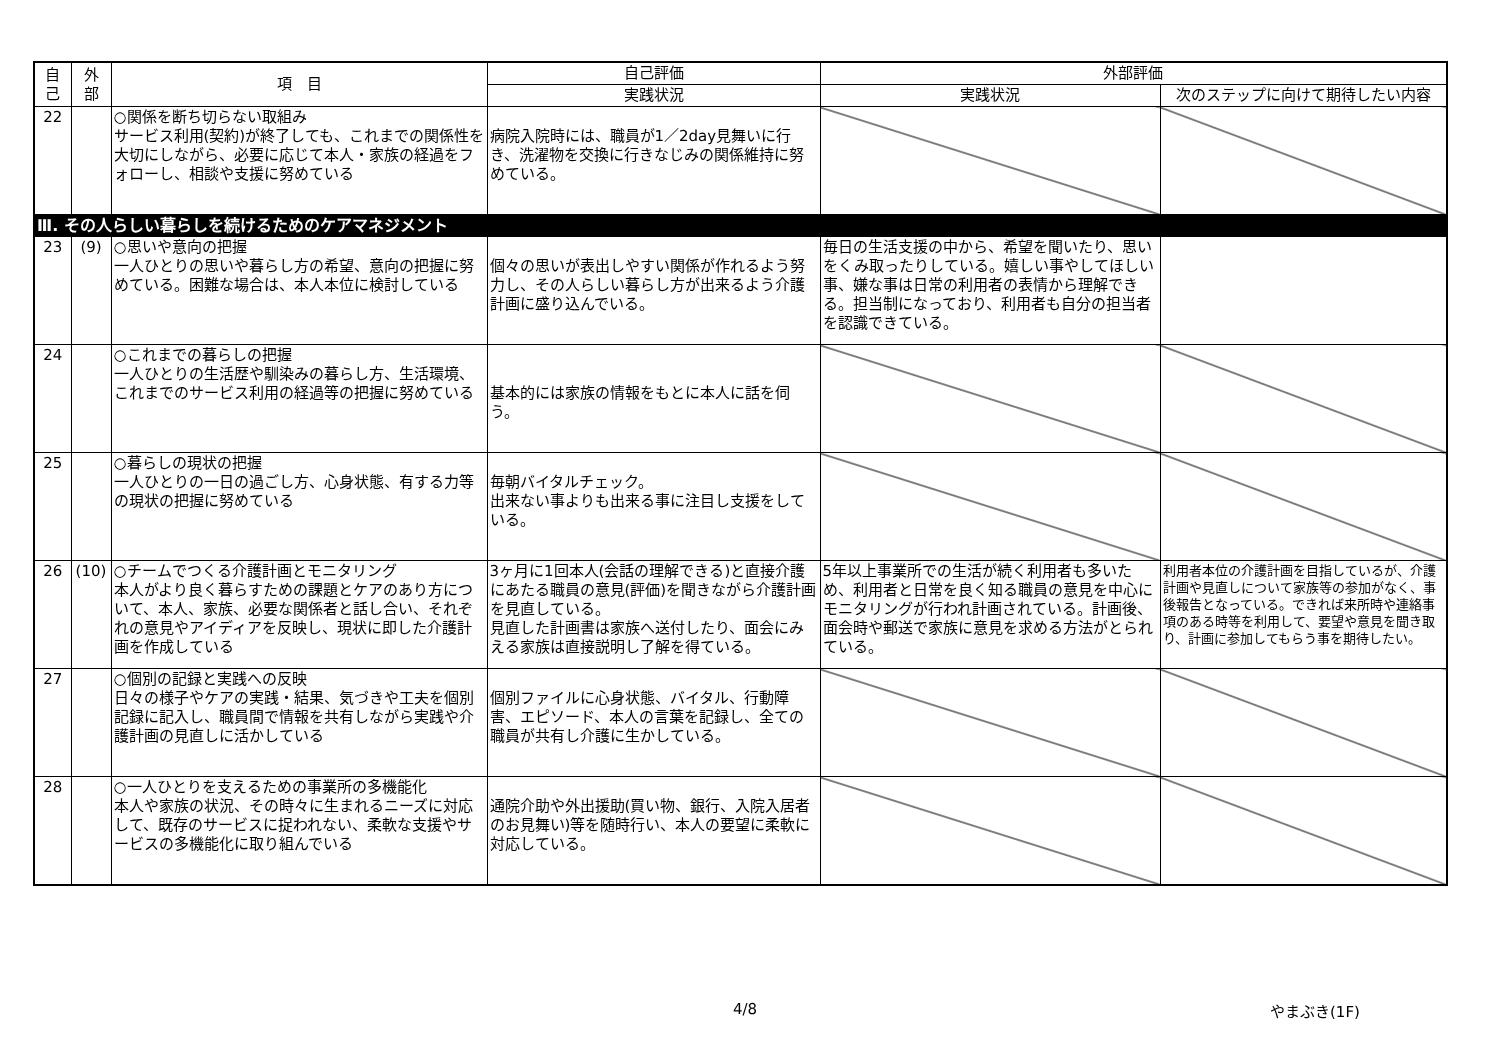| 自 己 | 外 部 | 項 目 | 自己評価 | 外部評価 | |
| --- | --- | --- | --- | --- | --- |
| | | | 実践状況 | 実践状況 | 次のステップに向けて期待したい内容 |
| 22 | | ○関係を断ち切らない取組み サービス利用(契約)が終了しても、これまでの関係性を大切にしながら、必要に応じて本人・家族の経過をフォローし、相談や支援に努めている | 病院入院時には、職員が1／2day見舞いに行き、洗濯物を交換に行きなじみの関係維持に努めている。 | | |
| Ⅲ. その人らしい暮らしを続けるためのケアマネジメント | | | | | |
| 23 | (9) | ○思いや意向の把握 一人ひとりの思いや暮らし方の希望、意向の把握に努めている。困難な場合は、本人本位に検討している | 個々の思いが表出しやすい関係が作れるよう努力し、その人らしい暮らし方が出来るよう介護計画に盛り込んでいる。 | 毎日の生活支援の中から、希望を聞いたり、思いをくみ取ったりしている。嬉しい事やしてほしい事、嫌な事は日常の利用者の表情から理解できる。担当制になっており、利用者も自分の担当者を認識できている。 | |
| 24 | | ○これまでの暮らしの把握 一人ひとりの生活歴や馴染みの暮らし方、生活環境、これまでのサービス利用の経過等の把握に努めている | 基本的には家族の情報をもとに本人に話を伺う。 | | |
| 25 | | ○暮らしの現状の把握 一人ひとりの一日の過ごし方、心身状態、有する力等の現状の把握に努めている | 毎朝バイタルチェック。 出来ない事よりも出来る事に注目し支援をしている。 | | |
| 26 | (10) | ○チームでつくる介護計画とモニタリング 本人がより良く暮らすための課題とケアのあり方について、本人、家族、必要な関係者と話し合い、それぞれの意見やアイディアを反映し、現状に即した介護計画を作成している | 3ヶ月に1回本人(会話の理解できる)と直接介護にあたる職員の意見(評価)を聞きながら介護計画を見直している。 見直した計画書は家族へ送付したり、面会にみえる家族は直接説明し了解を得ている。 | 5年以上事業所での生活が続く利用者も多いため、利用者と日常を良く知る職員の意見を中心にモニタリングが行われ計画されている。計画後、面会時や郵送で家族に意見を求める方法がとられている。 | 利用者本位の介護計画を目指しているが、介護計画や見直しについて家族等の参加がなく、事後報告となっている。できれば来所時や連絡事項のある時等を利用して、要望や意見を聞き取り、計画に参加してもらう事を期待したい。 |
| 27 | | ○個別の記録と実践への反映 日々の様子やケアの実践・結果、気づきや工夫を個別記録に記入し、職員間で情報を共有しながら実践や介護計画の見直しに活かしている | 個別ファイルに心身状態、バイタル、行動障害、エピソード、本人の言葉を記録し、全ての職員が共有し介護に生かしている。 | | |
| 28 | | ○一人ひとりを支えるための事業所の多機能化 本人や家族の状況、その時々に生まれるニーズに対応して、既存のサービスに捉われない、柔軟な支援やサービスの多機能化に取り組んでいる | 通院介助や外出援助(買い物、銀行、入院入居者のお見舞い)等を随時行い、本人の要望に柔軟に対応している。 | | |
4/8 やまぶき(1F)